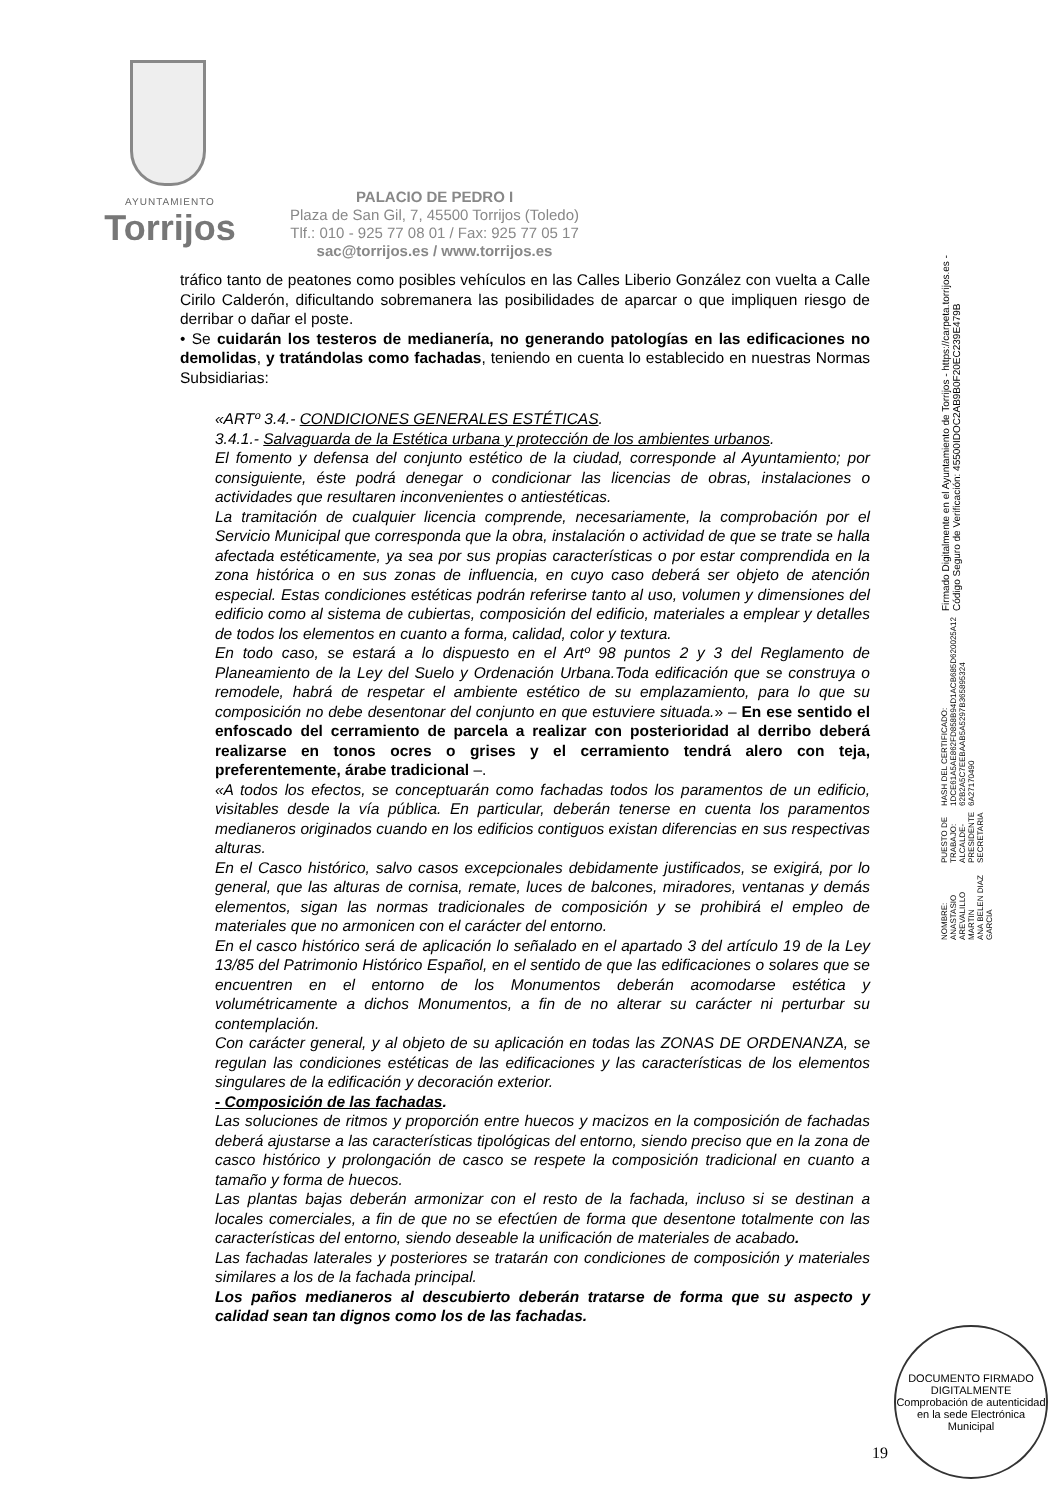AYUNTAMIENTO
Torrijos
PALACIO DE PEDRO I
Plaza de San Gil, 7, 45500 Torrijos (Toledo)
Tlf.: 010 - 925 77 08 01 / Fax: 925 77 05 17
sac@torrijos.es / www.torrijos.es
tráfico tanto de peatones como posibles vehículos en las Calles Liberio González con vuelta a Calle Cirilo Calderón, dificultando sobremanera las posibilidades de aparcar o que impliquen riesgo de derribar o dañar el poste.
• Se cuidarán los testeros de medianería, no generando patologías en las edificaciones no demolidas, y tratándolas como fachadas, teniendo en cuenta lo establecido en nuestras Normas Subsidiarias:
«ARTº 3.4.- CONDICIONES GENERALES ESTÉTICAS.
3.4.1.- Salvaguarda de la Estética urbana y protección de los ambientes urbanos.
El fomento y defensa del conjunto estético de la ciudad, corresponde al Ayuntamiento; por consiguiente, éste podrá denegar o condicionar las licencias de obras, instalaciones o actividades que resultaren inconvenientes o antiestéticas.
La tramitación de cualquier licencia comprende, necesariamente, la comprobación por el Servicio Municipal que corresponda que la obra, instalación o actividad de que se trate se halla afectada estéticamente, ya sea por sus propias características o por estar comprendida en la zona histórica o en sus zonas de influencia, en cuyo caso deberá ser objeto de atención especial. Estas condiciones estéticas podrán referirse tanto al uso, volumen y dimensiones del edificio como al sistema de cubiertas, composición del edificio, materiales a emplear y detalles de todos los elementos en cuanto a forma, calidad, color y textura.
En todo caso, se estará a lo dispuesto en el Artº 98 puntos 2 y 3 del Reglamento de Planeamiento de la Ley del Suelo y Ordenación Urbana.Toda edificación que se construya o remodele, habrá de respetar el ambiente estético de su emplazamiento, para lo que su composición no debe desentonar del conjunto en que estuviere situada.» – En ese sentido el enfoscado del cerramiento de parcela a realizar con posterioridad al derribo deberá realizarse en tonos ocres o grises y el cerramiento tendrá alero con teja, preferentemente, árabe tradicional –.
«A todos los efectos, se conceptuarán como fachadas todos los paramentos de un edificio, visitables desde la vía pública. En particular, deberán tenerse en cuenta los paramentos medianeros originados cuando en los edificios contiguos existan diferencias en sus respectivas alturas.
En el Casco histórico, salvo casos excepcionales debidamente justificados, se exigirá, por lo general, que las alturas de cornisa, remate, luces de balcones, miradores, ventanas y demás elementos, sigan las normas tradicionales de composición y se prohibirá el empleo de materiales que no armonicen con el carácter del entorno.
En el casco histórico será de aplicación lo señalado en el apartado 3 del artículo 19 de la Ley 13/85 del Patrimonio Histórico Español, en el sentido de que las edificaciones o solares que se encuentren en el entorno de los Monumentos deberán acomodarse estética y volumétricamente a dichos Monumentos, a fin de no alterar su carácter ni perturbar su contemplación.
Con carácter general, y al objeto de su aplicación en todas las ZONAS DE ORDENANZA, se regulan las condiciones estéticas de las edificaciones y las características de los elementos singulares de la edificación y decoración exterior.
- Composición de las fachadas.
Las soluciones de ritmos y proporción entre huecos y macizos en la composición de fachadas deberá ajustarse a las características tipológicas del entorno, siendo preciso que en la zona de casco histórico y prolongación de casco se respete la composición tradicional en cuanto a tamaño y forma de huecos.
Las plantas bajas deberán armonizar con el resto de la fachada, incluso si se destinan a locales comerciales, a fin de que no se efectúen de forma que desentone totalmente con las características del entorno, siendo deseable la unificación de materiales de acabado.
Las fachadas laterales y posteriores se tratarán con condiciones de composición y materiales similares a los de la fachada principal.
Los paños medianeros al descubierto deberán tratarse de forma que su aspecto y calidad sean tan dignos como los de las fachadas.
NOMBRE:
ANASTASIO AREVALILLO MARTIN
ANA BELEN DIAZ GARCIA
PUESTO DE TRABAJO:
ALCALDE-PRESIDENTE
SECRETARIA
HASH DEL CERTIFICADO:
1DCE61A5AE862FD858B94D1ACB685D620025A12
62B2A5C7EEBAAB5A5297B365895324 6A27170490
Firmado Digitalmente en el Ayuntamiento de Torrijos - https://carpeta.torrijos.es - Código Seguro de Verificación: 45500IDOC2AB9B0F20EC239E479B
19
DOCUMENTO FIRMADO DIGITALMENTE
Comprobación de autenticidad en la sede Electrónica Municipal